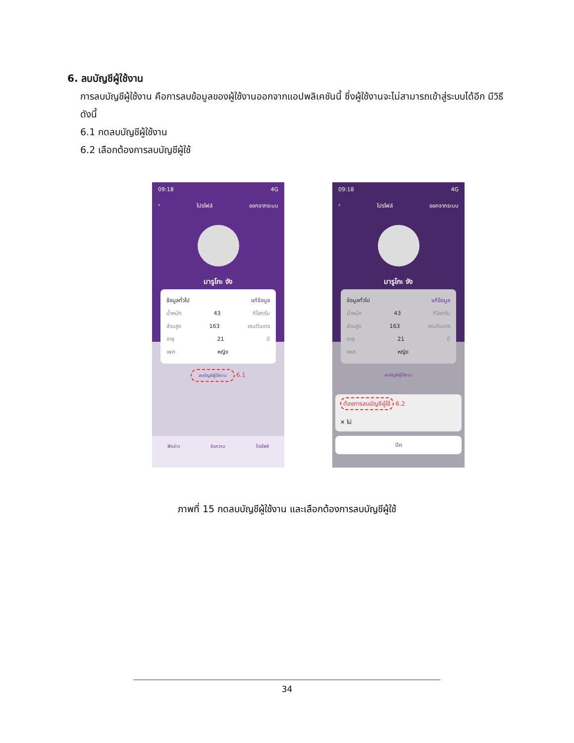6. ลบบัญชีผู้ใช้งาน
การลบบัญชีผู้ใช้งาน คือการลบข้อมูลของผู้ใช้งานออกจากแอปพลิเคชันนี้ ซึ่งผู้ใช้งานจะไม่สามารถเข้าสู่ระบบได้อีก มีวิธีดังนี้
6.1 กดลบบัญชีผู้ใช้งาน
6.2 เลือกต้องการลบบัญชีผู้ใช้
09:18 4G
‹ โปรไฟล์ ออกจากระบบ
มารูโกะ จัง
ข้อมูลทั่วไป แก้ข้อมูล
น้ำหนัก 43 กิโลกรัม
ส่วนสูง 163 เซนติเมตร
อายุ 21 ปี
เพศ หญิง
ลบบัญชีผู้ใช้งาน 6.1
ฟีดข่าว ข้อความ โปรไฟล์
09:18 4G
‹ โปรไฟล์ ออกจากระบบ
มารูโกะ จัง
ข้อมูลทั่วไป แก้ข้อมูล
น้ำหนัก 43 กิโลกรัม
ส่วนสูง 163 เซนติเมตร
อายุ 21 ปี
เพศ หญิง
ลบบัญชีผู้ใช้งาน
ต้องการลบบัญชีผู้ใช้ 6.2
✕ ไม่
ปิด
ภาพที่ 15 กดลบบัญชีผู้ใช้งาน และเลือกต้องการลบบัญชีผู้ใช้
34